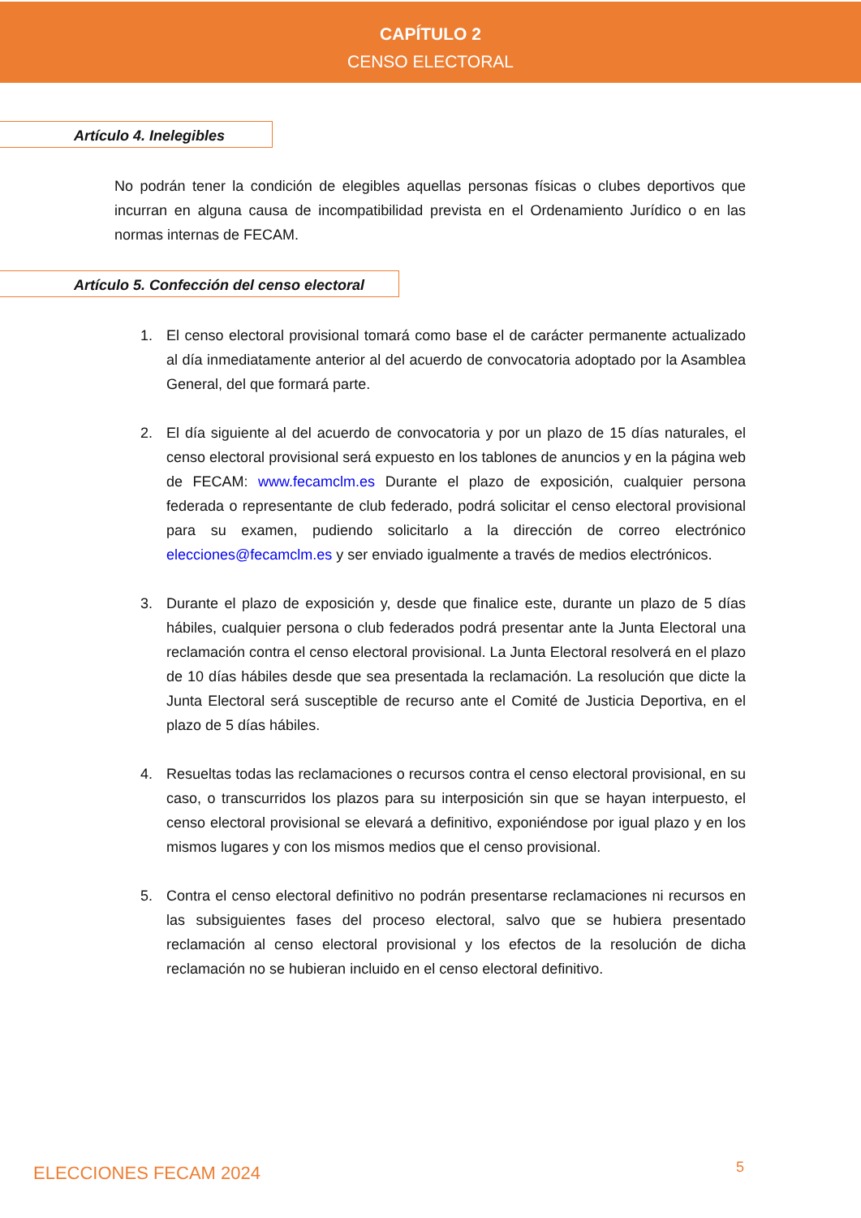CAPÍTULO 2
CENSO ELECTORAL
Artículo 4. Inelegibles
No podrán tener la condición de elegibles aquellas personas físicas o clubes deportivos que incurran en alguna causa de incompatibilidad prevista en el Ordenamiento Jurídico o en las normas internas de FECAM.
Artículo 5. Confección del censo electoral
1. El censo electoral provisional tomará como base el de carácter permanente actualizado al día inmediatamente anterior al del acuerdo de convocatoria adoptado por la Asamblea General, del que formará parte.
2. El día siguiente al del acuerdo de convocatoria y por un plazo de 15 días naturales, el censo electoral provisional será expuesto en los tablones de anuncios y en la página web de FECAM: www.fecamclm.es Durante el plazo de exposición, cualquier persona federada o representante de club federado, podrá solicitar el censo electoral provisional para su examen, pudiendo solicitarlo a la dirección de correo electrónico elecciones@fecamclm.es y ser enviado igualmente a través de medios electrónicos.
3. Durante el plazo de exposición y, desde que finalice este, durante un plazo de 5 días hábiles, cualquier persona o club federados podrá presentar ante la Junta Electoral una reclamación contra el censo electoral provisional. La Junta Electoral resolverá en el plazo de 10 días hábiles desde que sea presentada la reclamación. La resolución que dicte la Junta Electoral será susceptible de recurso ante el Comité de Justicia Deportiva, en el plazo de 5 días hábiles.
4. Resueltas todas las reclamaciones o recursos contra el censo electoral provisional, en su caso, o transcurridos los plazos para su interposición sin que se hayan interpuesto, el censo electoral provisional se elevará a definitivo, exponiéndose por igual plazo y en los mismos lugares y con los mismos medios que el censo provisional.
5. Contra el censo electoral definitivo no podrán presentarse reclamaciones ni recursos en las subsiguientes fases del proceso electoral, salvo que se hubiera presentado reclamación al censo electoral provisional y los efectos de la resolución de dicha reclamación no se hubieran incluido en el censo electoral definitivo.
ELECCIONES FECAM 2024 5